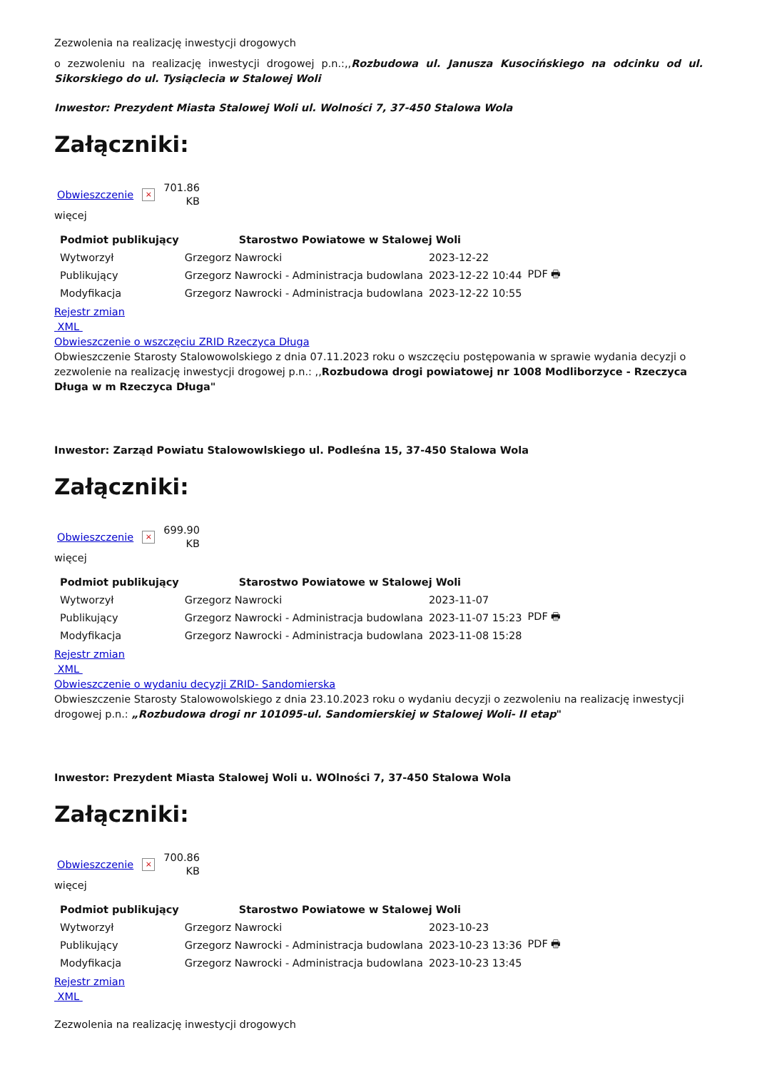Zezwolenia na realizację inwestycji drogowych
o zezwoleniu na realizację inwestycji drogowej p.n.:,,Rozbudowa ul. Janusza Kusocińskiego na odcinku od ul. Sikorskiego do ul. Tysiąclecia w Stalowej Woli
Inwestor: Prezydent Miasta Stalowej Woli ul. Wolności 7, 37-450 Stalowa Wola
Załączniki:
Obwieszczenie × 701.86
KB
więcej
| Podmiot publikujący | Starostwo Powiatowe w Stalowej Woli | | |
| Wytworzył | Grzegorz Nawrocki | 2023-12-22 | PDF 🖶 |
| Publikujący | Grzegorz Nawrocki - Administracja budowlana | 2023-12-22 10:44 | |
| Modyfikacja | Grzegorz Nawrocki - Administracja budowlana | 2023-12-22 10:55 | |
Rejestr zmian
XML
Obwieszczenie o wszczęciu ZRID Rzeczyca Długa
Obwieszczenie Starosty Stalowowolskiego z dnia 07.11.2023 roku o wszczęciu postępowania w sprawie wydania decyzji o zezwolenie na realizację inwestycji drogowej p.n.: ,,Rozbudowa drogi powiatowej nr 1008 Modliborzyce - Rzeczyca Długa w m Rzeczyca Długa"
Inwestor: Zarząd Powiatu Stalowowlskiego ul. Podleśna 15, 37-450 Stalowa Wola
Załączniki:
Obwieszczenie × 699.90
KB
więcej
| Podmiot publikujący | Starostwo Powiatowe w Stalowej Woli | | |
| Wytworzył | Grzegorz Nawrocki | 2023-11-07 | PDF 🖶 |
| Publikujący | Grzegorz Nawrocki - Administracja budowlana | 2023-11-07 15:23 | |
| Modyfikacja | Grzegorz Nawrocki - Administracja budowlana | 2023-11-08 15:28 | |
Rejestr zmian
XML
Obwieszczenie o wydaniu decyzji ZRID- Sandomierska
Obwieszczenie Starosty Stalowowolskiego z dnia 23.10.2023 roku o wydaniu decyzji o zezwoleniu na realizację inwestycji drogowej p.n.: „Rozbudowa drogi nr 101095-ul. Sandomierskiej w Stalowej Woli- II etap"
Inwestor: Prezydent Miasta Stalowej Woli u. WOlności 7, 37-450 Stalowa Wola
Załączniki:
Obwieszczenie × 700.86
KB
więcej
| Podmiot publikujący | Starostwo Powiatowe w Stalowej Woli | | |
| Wytworzył | Grzegorz Nawrocki | 2023-10-23 | PDF 🖶 |
| Publikujący | Grzegorz Nawrocki - Administracja budowlana | 2023-10-23 13:36 | |
| Modyfikacja | Grzegorz Nawrocki - Administracja budowlana | 2023-10-23 13:45 | |
Rejestr zmian
XML
Zezwolenia na realizację inwestycji drogowych